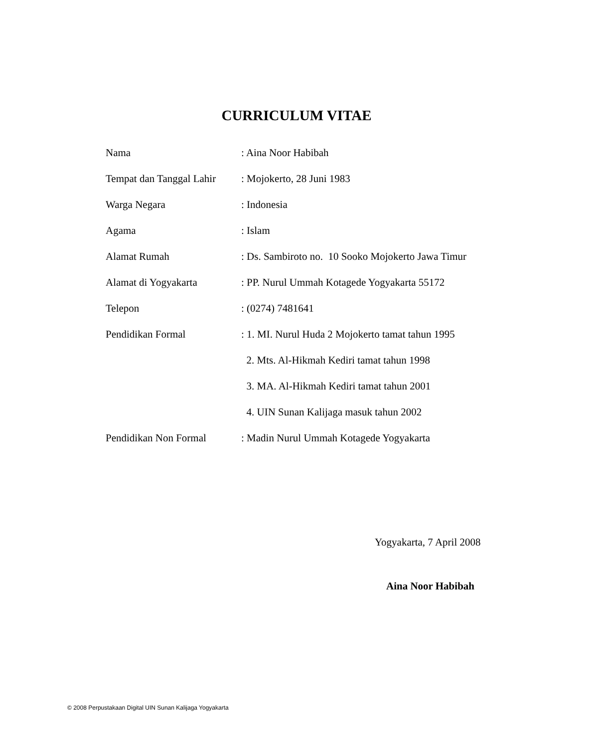CURRICULUM VITAE
| Nama | : Aina Noor Habibah |
| Tempat dan Tanggal Lahir | : Mojokerto, 28 Juni 1983 |
| Warga Negara | : Indonesia |
| Agama | : Islam |
| Alamat Rumah | : Ds. Sambiroto no. 10 Sooko Mojokerto Jawa Timur |
| Alamat di Yogyakarta | : PP. Nurul Ummah Kotagede Yogyakarta 55172 |
| Telepon | : (0274) 7481641 |
| Pendidikan Formal | : 1. MI. Nurul Huda 2 Mojokerto tamat tahun 1995 |
| | 2. Mts. Al-Hikmah Kediri tamat tahun 1998 |
| | 3. MA. Al-Hikmah Kediri tamat tahun 2001 |
| | 4. UIN Sunan Kalijaga masuk tahun 2002 |
| Pendidikan Non Formal | : Madin Nurul Ummah Kotagede Yogyakarta |
Yogyakarta, 7 April 2008
Aina Noor Habibah
© 2008 Perpustakaan Digital UIN Sunan Kalijaga Yogyakarta